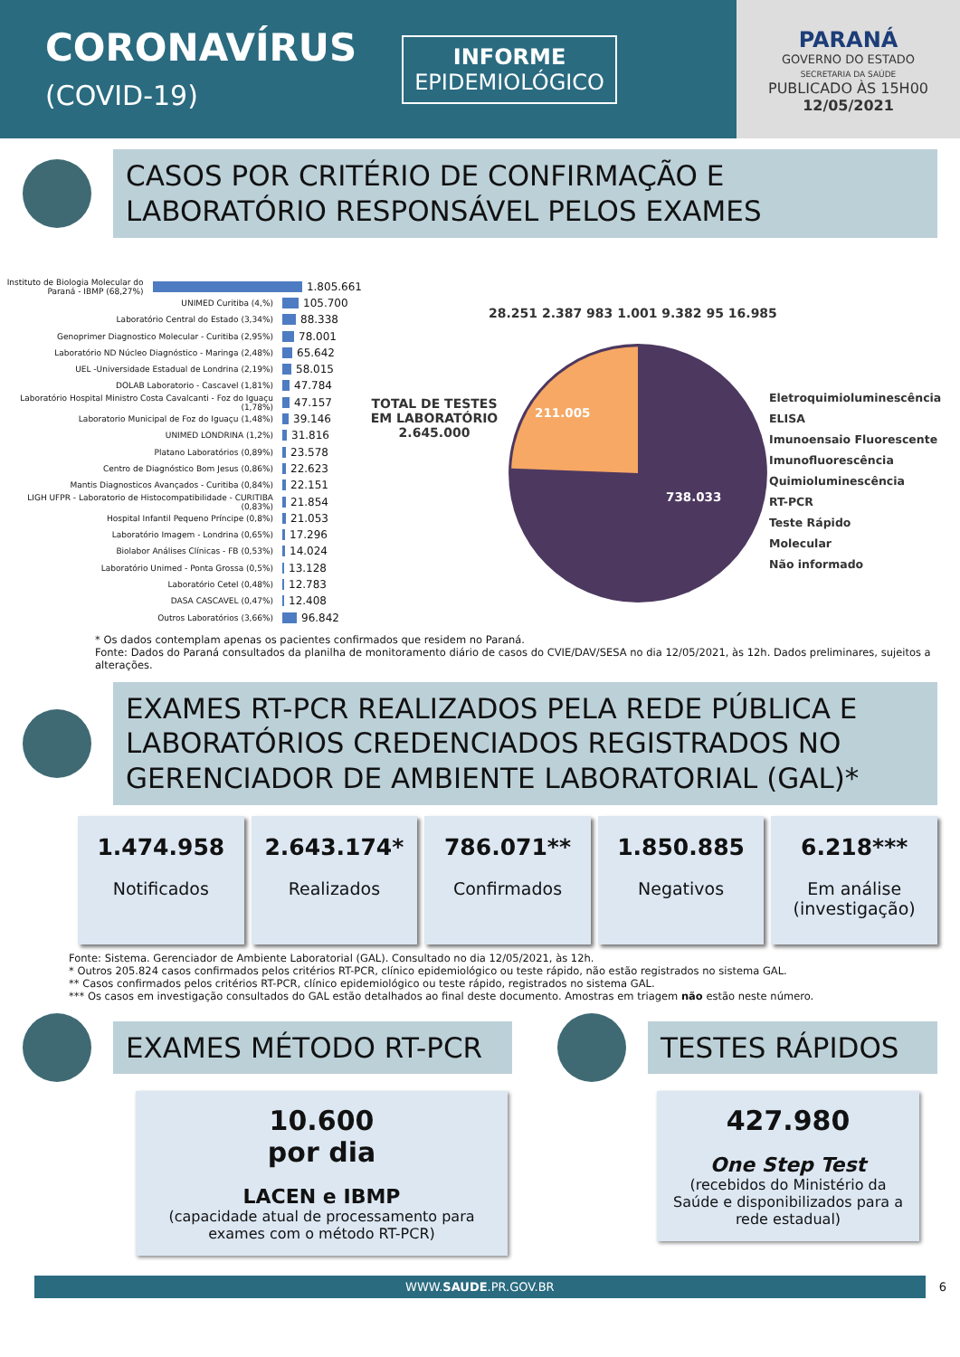CORONAVÍRUS
(COVID-19)
INFORME
EPIDEMIOLÓGICO
PARANÁ
GOVERNO DO ESTADO
SECRETARIA DA SAÚDE
PUBLICADO ÀS 15H00
12/05/2021
CASOS POR CRITÉRIO DE CONFIRMAÇÃO E LABORATÓRIO RESPONSÁVEL PELOS EXAMES
Instituto de Biologia Molecular do Paraná - IBMP (68,27%) 1.805.661
UNIMED Curitiba (4,%) 105.700
Laboratório Central do Estado (3,34%) 88.338
Genoprimer Diagnostico Molecular - Curitiba (2,95%) 78.001
Laboratório ND Núcleo Diagnóstico - Maringa (2,48%) 65.642
UEL -Universidade Estadual de Londrina (2,19%) 58.015
DOLAB Laboratorio - Cascavel (1,81%) 47.784
Laboratório Hospital Ministro Costa Cavalcanti - Foz do Iguaçu (1,78%) 47.157
Laboratorio Municipal de Foz do Iguaçu (1,48%) 39.146
UNIMED LONDRINA (1,2%) 31.816
Platano Laboratórios (0,89%) 23.578
Centro de Diagnóstico Bom Jesus (0,86%) 22.623
Mantis Diagnosticos Avançados - Curitiba (0,84%) 22.151
LIGH UFPR - Laboratorio de Histocompatibilidade - CURITIBA (0,83%) 21.854
Hospital Infantil Pequeno Príncipe (0,8%) 21.053
Laboratório Imagem - Londrina (0,65%) 17.296
Biolabor Análises Clínicas - FB (0,53%) 14.024
Laboratório Unimed - Ponta Grossa (0,5%) 13.128
Laboratório Cetel (0,48%) 12.783
DASA CASCAVEL (0,47%) 12.408
Outros Laboratórios (3,66%) 96.842
28.251 2.387 983 1.001 9.382 95 16.985
TOTAL DE TESTES EM LABORATÓRIO 2.645.000
211.005
738.033
Eletroquimioluminescência
ELISA
Imunoensaio Fluorescente
Imunofluorescência
Quimioluminescência
RT-PCR
Teste Rápido
Molecular
Não informado
* Os dados contemplam apenas os pacientes confirmados que residem no Paraná.
Fonte: Dados do Paraná consultados da planilha de monitoramento diário de casos do CVIE/DAV/SESA no dia 12/05/2021, às 12h. Dados preliminares, sujeitos a alterações.
EXAMES RT-PCR REALIZADOS PELA REDE PÚBLICA E LABORATÓRIOS CREDENCIADOS REGISTRADOS NO GERENCIADOR DE AMBIENTE LABORATORIAL (GAL)*
1.474.958
Notificados
2.643.174*
Realizados
786.071**
Confirmados
1.850.885
Negativos
6.218***
Em análise (investigação)
Fonte: Sistema. Gerenciador de Ambiente Laboratorial (GAL). Consultado no dia 12/05/2021, às 12h.
* Outros 205.824 casos confirmados pelos critérios RT-PCR, clínico epidemiológico ou teste rápido, não estão registrados no sistema GAL.
** Casos confirmados pelos critérios RT-PCR, clínico epidemiológico ou teste rápido, registrados no sistema GAL.
*** Os casos em investigação consultados do GAL estão detalhados ao final deste documento. Amostras em triagem não estão neste número.
EXAMES MÉTODO RT-PCR
10.600
por dia
LACEN e IBMP
(capacidade atual de processamento para exames com o método RT-PCR)
TESTES RÁPIDOS
427.980
One Step Test
(recebidos do Ministério da Saúde e disponibilizados para a rede estadual)
WWW.SAUDE.PR.GOV.BR
6